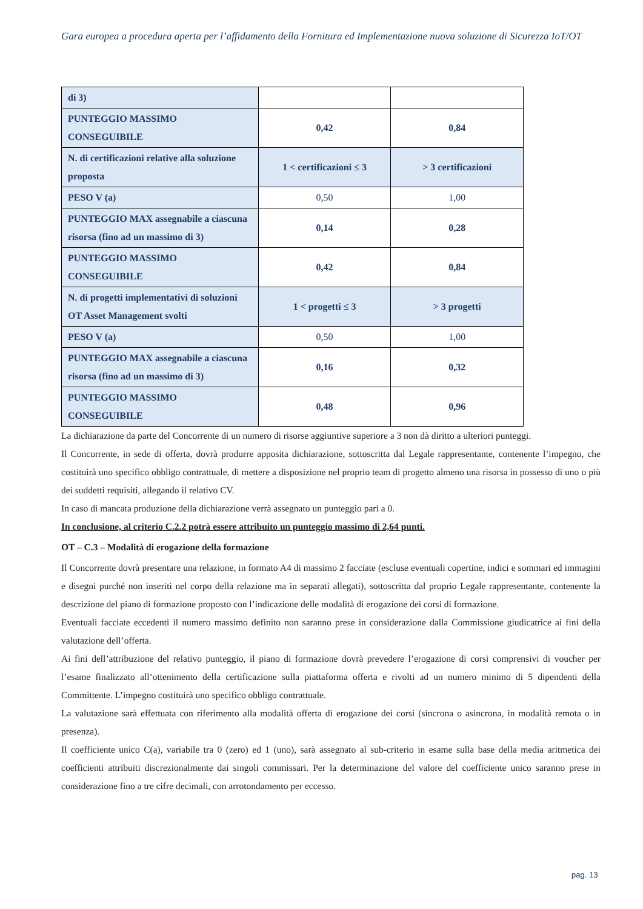Gara europea a procedura aperta per l’affidamento della Fornitura ed Implementazione nuova soluzione di Sicurezza IoT/OT
| di 3) | | |
| PUNTEGGIO MASSIMO CONSEGUIBILE | 0,42 | 0,84 |
| N. di certificazioni relative alla soluzione proposta | 1 < certificazioni ≤ 3 | > 3 certificazioni |
| PESO V (a) | 0,50 | 1,00 |
| PUNTEGGIO MAX assegnabile a ciascuna risorsa (fino ad un massimo di 3) | 0,14 | 0,28 |
| PUNTEGGIO MASSIMO CONSEGUIBILE | 0,42 | 0,84 |
| N. di progetti implementativi di soluzioni OT Asset Management svolti | 1 < progetti ≤ 3 | > 3 progetti |
| PESO V (a) | 0,50 | 1,00 |
| PUNTEGGIO MAX assegnabile a ciascuna risorsa (fino ad un massimo di 3) | 0,16 | 0,32 |
| PUNTEGGIO MASSIMO CONSEGUIBILE | 0,48 | 0,96 |
La dichiarazione da parte del Concorrente di un numero di risorse aggiuntive superiore a 3 non dà diritto a ulteriori punteggi.
Il Concorrente, in sede di offerta, dovrà produrre apposita dichiarazione, sottoscritta dal Legale rappresentante, contenente l’impegno, che costituirà uno specifico obbligo contrattuale, di mettere a disposizione nel proprio team di progetto almeno una risorsa in possesso di uno o più dei suddetti requisiti, allegando il relativo CV.
In caso di mancata produzione della dichiarazione verrà assegnato un punteggio pari a 0.
In conclusione, al criterio C.2.2 potrà essere attribuito un punteggio massimo di 2,64 punti.
OT – C.3 – Modalità di erogazione della formazione
Il Concorrente dovrà presentare una relazione, in formato A4 di massimo 2 facciate (escluse eventuali copertine, indici e sommari ed immagini e disegni purché non inseriti nel corpo della relazione ma in separati allegati), sottoscritta dal proprio Legale rappresentante, contenente la descrizione del piano di formazione proposto con l’indicazione delle modalità di erogazione dei corsi di formazione.
Eventuali facciate eccedenti il numero massimo definito non saranno prese in considerazione dalla Commissione giudicatrice ai fini della valutazione dell’offerta.
Ai fini dell’attribuzione del relativo punteggio, il piano di formazione dovrà prevedere l’erogazione di corsi comprensivi di voucher per l’esame finalizzato all’ottenimento della certificazione sulla piattaforma offerta e rivolti ad un numero minimo di 5 dipendenti della Committente. L’impegno costituirà uno specifico obbligo contrattuale.
La valutazione sarà effettuata con riferimento alla modalità offerta di erogazione dei corsi (sincrona o asincrona, in modalità remota o in presenza).
Il coefficiente unico C(a), variabile tra 0 (zero) ed 1 (uno), sarà assegnato al sub-criterio in esame sulla base della media aritmetica dei coefficienti attribuiti discrezionalmente dai singoli commissari. Per la determinazione del valore del coefficiente unico saranno prese in considerazione fino a tre cifre decimali, con arrotondamento per eccesso.
pag. 13